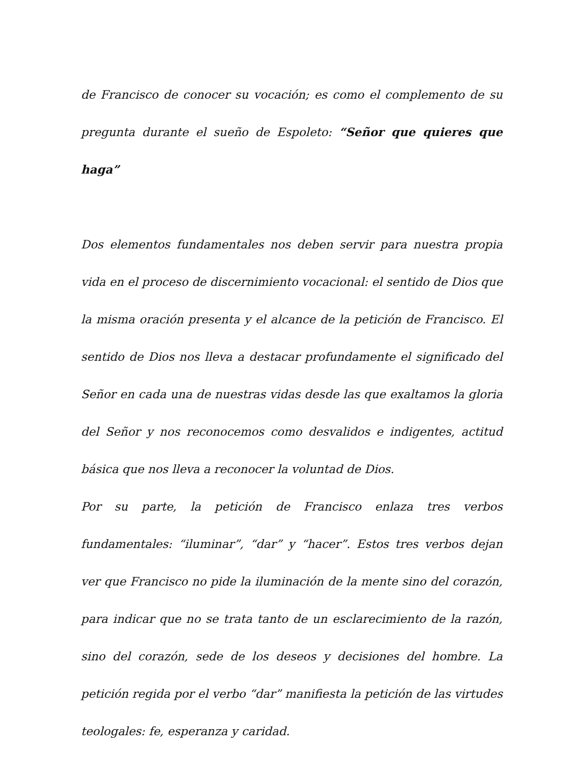de Francisco de conocer su vocación; es como el complemento de su pregunta durante el sueño de Espoleto: “Señor que quieres que haga”
Dos elementos fundamentales nos deben servir para nuestra propia vida en el proceso de discernimiento vocacional: el sentido de Dios que la misma oración presenta y el alcance de la petición de Francisco. El sentido de Dios nos lleva a destacar profundamente el significado del Señor en cada una de nuestras vidas desde las que exaltamos la gloria del Señor y nos reconocemos como desvalidos e indigentes, actitud básica que nos lleva a reconocer la voluntad de Dios.
Por su parte, la petición de Francisco enlaza tres verbos fundamentales: “iluminar”, “dar” y “hacer”. Estos tres verbos dejan ver que Francisco no pide la iluminación de la mente sino del corazón, para indicar que no se trata tanto de un esclarecimiento de la razón, sino del corazón, sede de los deseos y decisiones del hombre. La petición regida por el verbo “dar” manifiesta la petición de las virtudes teologales: fe, esperanza y caridad.